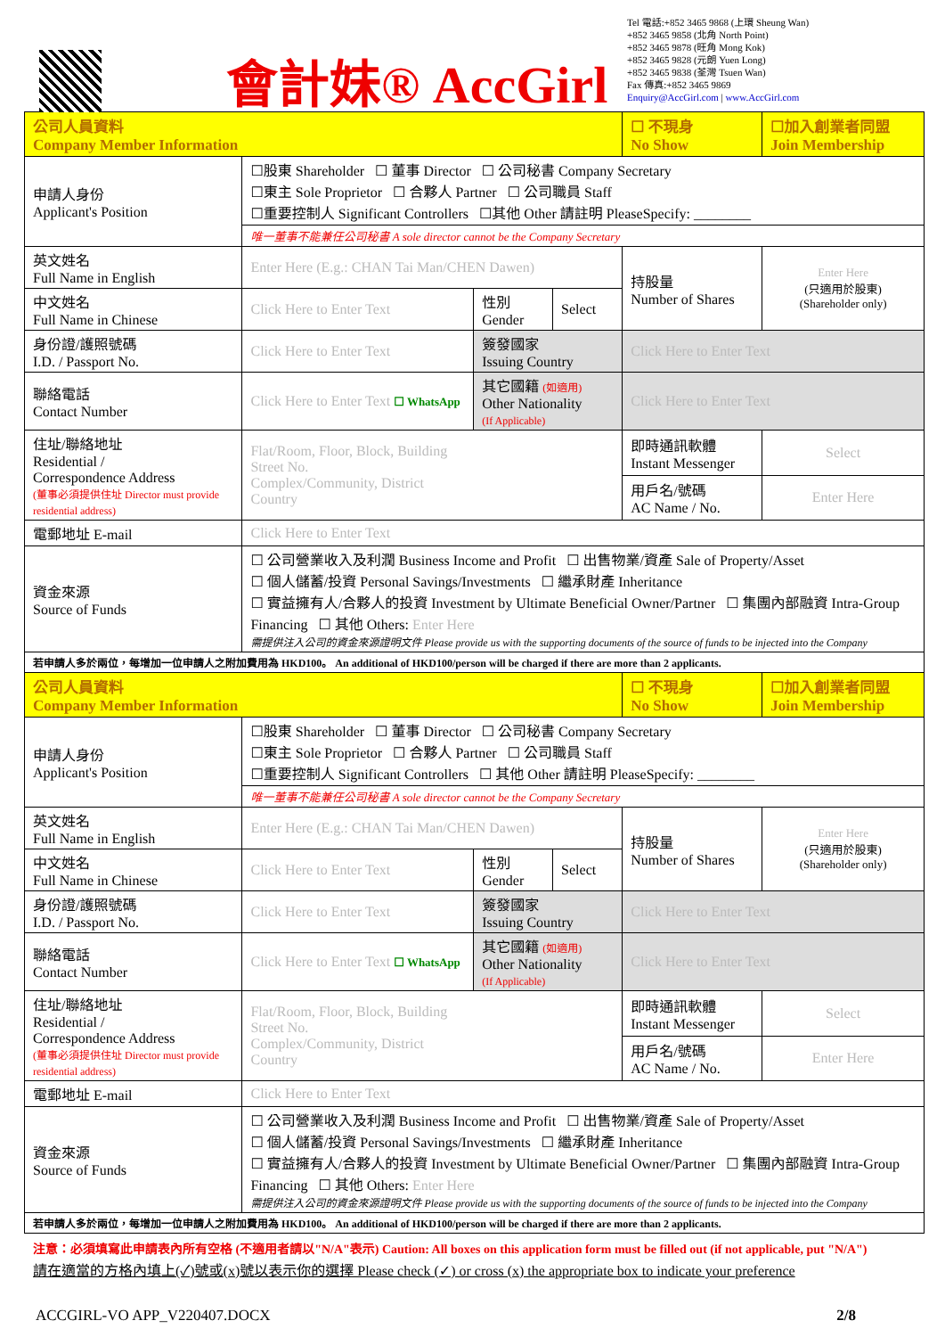會計妹® AccGirl
Tel 電話:+852 3465 9868 (上環 Sheung Wan)
+852 3465 9858 (北角 North Point)
+852 3465 9878 (旺角 Mong Kok)
+852 3465 9828 (元朗 Yuen Long)
+852 3465 9838 (荃灣 Tsuen Wan)
Fax 傳真:+852 3465 9869
Enquiry@AccGirl.com | www.AccGirl.com
| 公司人員資料 Company Member Information | | | | ☐ 不現身 No Show | ☐加入創業者同盟 Join Membership |
| 申請人身份 Applicant's Position | ☐股東 Shareholder ☐ 董事 Director ☐ 公司秘書 Company Secretary ☐東主 Sole Proprietor ☐ 合夥人 Partner ☐ 公司職員 Staff ☐重要控制人 Significant Controllers ☐其他 Other 請註明 PleaseSpecify: ________ | | | | |
| | 唯一董事不能兼任公司秘書 A sole director cannot be the Company Secretary | | | | |
| 英文姓名 Full Name in English | Enter Here (E.g.: CHAN Tai Man/CHEN Dawen) | | | 持股量 Number of Shares | Enter Here (只適用於股東) (Shareholder only) |
| 中文姓名 Full Name in Chinese | Click Here to Enter Text | 性別 Gender | Select | | |
| 身份證/護照號碼 I.D. / Passport No. | Click Here to Enter Text | 簽發國家 Issuing Country | | Click Here to Enter Text | |
| 聯絡電話 Contact Number | Click Here to Enter Text ☐ WhatsApp | 其它國籍 (如適用) Other Nationality (If Applicable) | | Click Here to Enter Text | |
| 住址/聯絡地址 Residential / Correspondence Address (董事必須提供住址 Director must provide residential address) | Flat/Room, Floor, Block, Building Street No. Complex/Community, District Country | | | 即時通訊軟體 Instant Messenger | Select |
| | | | | 用戶名/號碼 AC Name / No. | Enter Here |
| 電郵地址 E-mail | Click Here to Enter Text | | | | |
| 資金來源 Source of Funds | ☐ 公司營業收入及利潤 Business Income and Profit ☐ 出售物業/資產 Sale of Property/Asset ☐ 個人儲蓄/投資 Personal Savings/Investments ☐ 繼承財產 Inheritance ☐ 實益擁有人/合夥人的投資 Investment by Ultimate Beneficial Owner/Partner ☐ 集團內部融資 Intra-Group Financing ☐ 其他 Others: Enter Here 需提供注入公司的資金來源證明文件 Please provide us with the supporting documents of the source of funds to be injected into the Company | | | | |
| 若申請人多於兩位，每增加一位申請人之附加費用為 HKD100。 An additional of HKD100/person will be charged if there are more than 2 applicants. | | | | | |
| 公司人員資料 Company Member Information | | | | ☐ 不現身 No Show | ☐加入創業者同盟 Join Membership |
| 申請人身份 Applicant's Position | ☐股東 Shareholder ☐ 董事 Director ☐ 公司秘書 Company Secretary ☐東主 Sole Proprietor ☐ 合夥人 Partner ☐ 公司職員 Staff ☐重要控制人 Significant Controllers ☐ 其他 Other 請註明 PleaseSpecify: ________ | | | | |
| | 唯一董事不能兼任公司秘書 A sole director cannot be the Company Secretary | | | | |
| 英文姓名 Full Name in English | Enter Here (E.g.: CHAN Tai Man/CHEN Dawen) | | | 持股量 Number of Shares | Enter Here (只適用於股東) (Shareholder only) |
| 中文姓名 Full Name in Chinese | Click Here to Enter Text | 性別 Gender | Select | | |
| 身份證/護照號碼 I.D. / Passport No. | Click Here to Enter Text | 簽發國家 Issuing Country | | Click Here to Enter Text | |
| 聯絡電話 Contact Number | Click Here to Enter Text ☐ WhatsApp | 其它國籍 (如適用) Other Nationality (If Applicable) | | Click Here to Enter Text | |
| 住址/聯絡地址 Residential / Correspondence Address (董事必須提供住址 Director must provide residential address) | Flat/Room, Floor, Block, Building Street No. Complex/Community, District Country | | | 即時通訊軟體 Instant Messenger | Select |
| | | | | 用戶名/號碼 AC Name / No. | Enter Here |
| 電郵地址 E-mail | Click Here to Enter Text | | | | |
| 資金來源 Source of Funds | ☐ 公司營業收入及利潤 Business Income and Profit ☐ 出售物業/資產 Sale of Property/Asset ☐ 個人儲蓄/投資 Personal Savings/Investments ☐ 繼承財產 Inheritance ☐ 實益擁有人/合夥人的投資 Investment by Ultimate Beneficial Owner/Partner ☐ 集團內部融資 Intra-Group Financing ☐ 其他 Others: Enter Here 需提供注入公司的資金來源證明文件 Please provide us with the supporting documents of the source of funds to be injected into the Company | | | | |
| 若申請人多於兩位，每增加一位申請人之附加費用為 HKD100。 An additional of HKD100/person will be charged if there are more than 2 applicants. | | | | | |
注意：必須填寫此申請表內所有空格 (不適用者請以"N/A"表示) Caution: All boxes on this application form must be filled out (if not applicable, put "N/A")
請在適當的方格內填上(✓)號或(x)號以表示你的選擇 Please check (✓) or cross (x) the appropriate box to indicate your preference
ACCGIRL-VO APP_V220407.DOCX 2/8